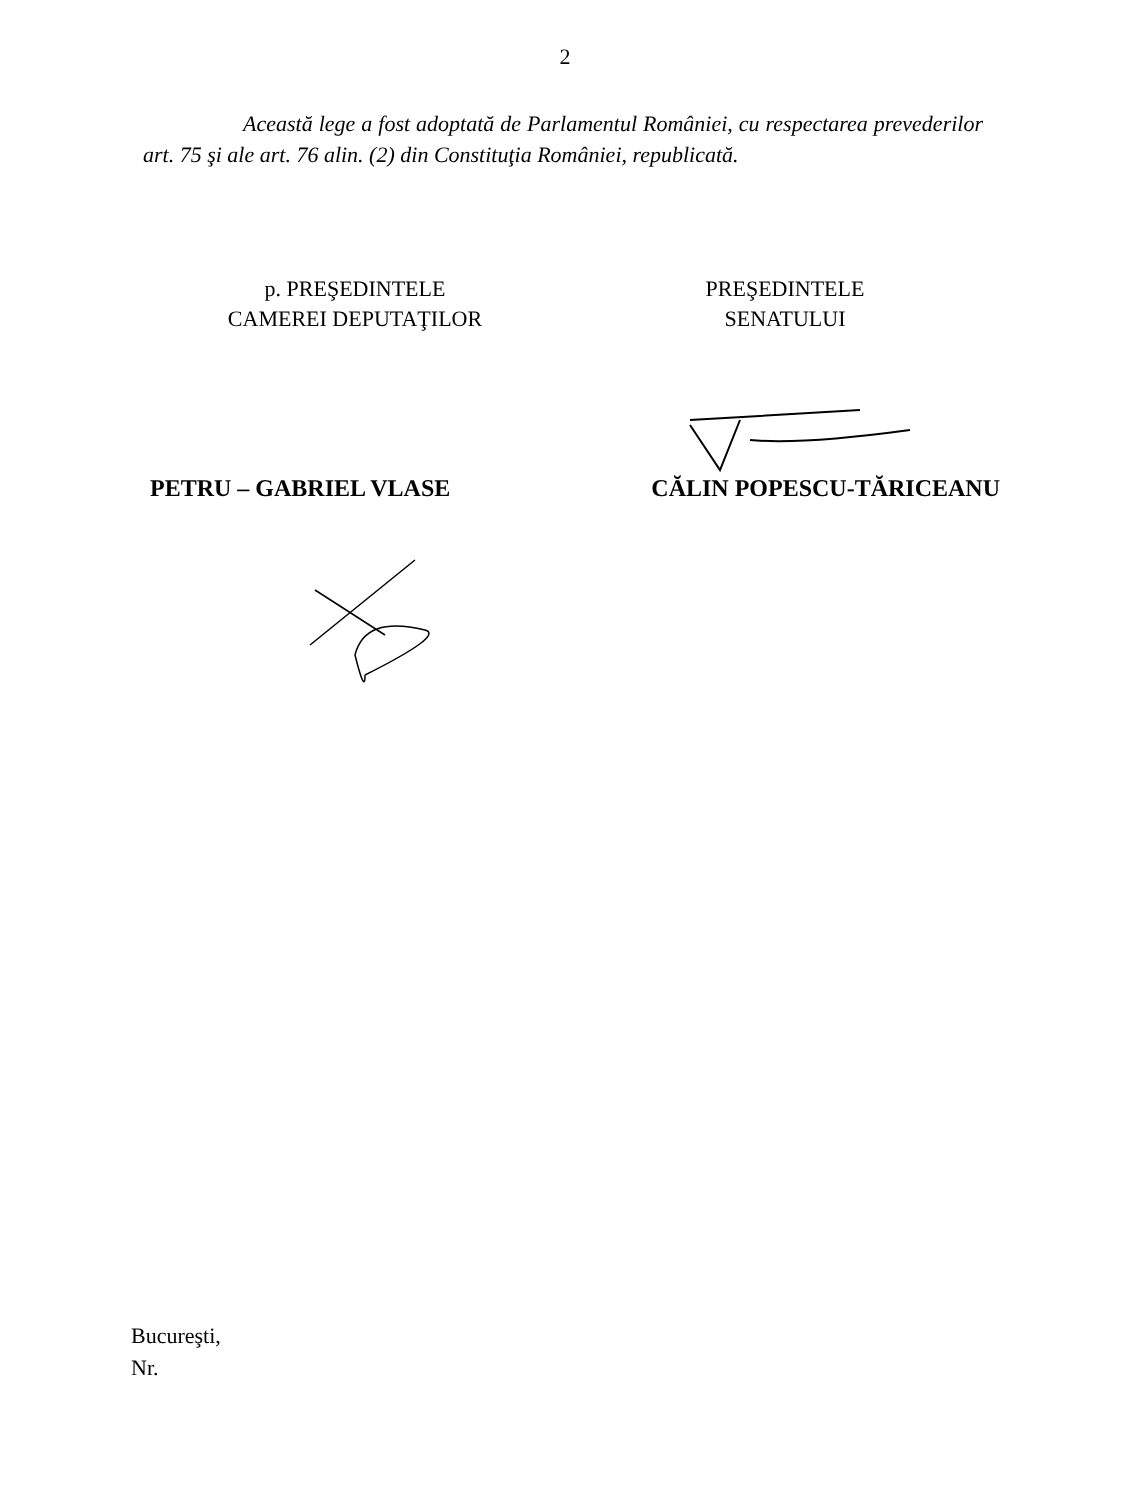2
Această lege a fost adoptată de Parlamentul României, cu respectarea prevederilor art. 75 şi ale art. 76 alin. (2) din Constituţia României, republicată.
p. PREŞEDINTELE
CAMEREI DEPUTAŢILOR
PREŞEDINTELE
SENATULUI
PETRU – GABRIEL VLASE CĂLIN POPESCU-TĂRICEANU
Bucureşti,
Nr.